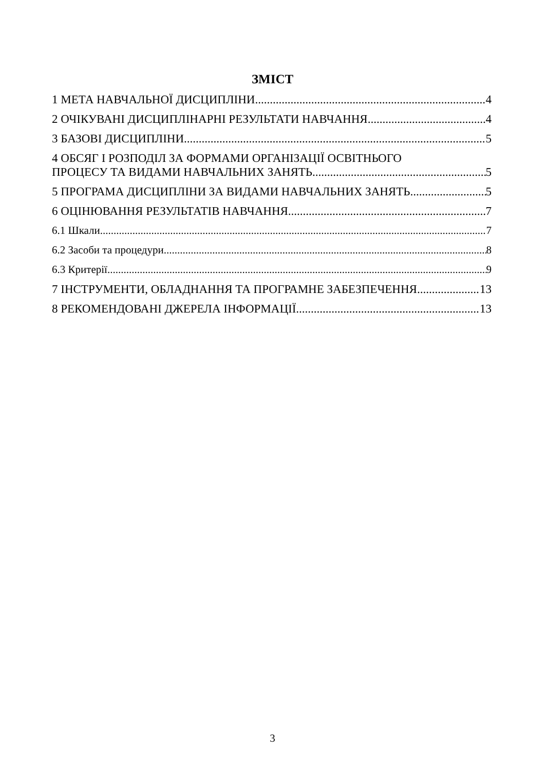ЗМІСТ
1 МЕТА НАВЧАЛЬНОЇ ДИСЦИПЛІНИ 4
2 ОЧІКУВАНІ ДИСЦИПЛІНАРНІ РЕЗУЛЬТАТИ НАВЧАННЯ 4
3 БАЗОВІ ДИСЦИПЛІНИ 5
4 ОБСЯГ І РОЗПОДІЛ ЗА ФОРМАМИ ОРГАНІЗАЦІЇ ОСВІТНЬОГО
ПРОЦЕСУ ТА ВИДАМИ НАВЧАЛЬНИХ ЗАНЯТЬ 5
5 ПРОГРАМА ДИСЦИПЛІНИ ЗА ВИДАМИ НАВЧАЛЬНИХ ЗАНЯТЬ 5
6 ОЦІНЮВАННЯ РЕЗУЛЬТАТІВ НАВЧАННЯ 7
6.1 Шкали 7
6.2 Засоби та процедури 8
6.3 Критерії 9
7 ІНСТРУМЕНТИ, ОБЛАДНАННЯ ТА ПРОГРАМНЕ ЗАБЕЗПЕЧЕННЯ 13
8 РЕКОМЕНДОВАНІ ДЖЕРЕЛА ІНФОРМАЦІЇ 13
3